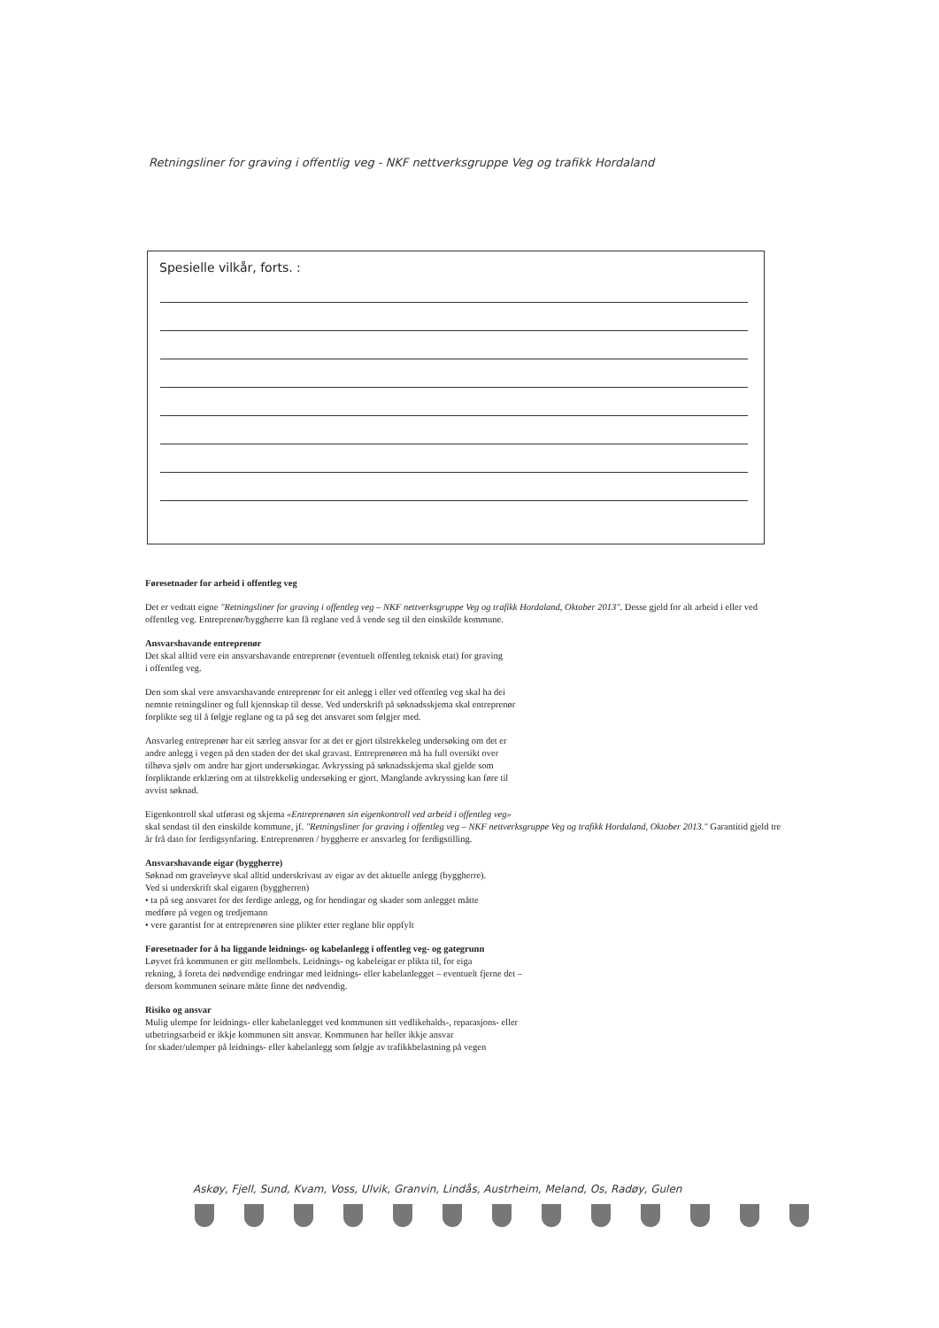Retningsliner for graving i offentlig veg - NKF nettverksgruppe Veg og trafikk Hordaland
Spesielle vilkår, forts. :
Føresetnader for arbeid i offentleg veg
Det er vedtatt eigne "Retningsliner for graving i offentleg veg – NKF nettverksgruppe Veg og trafikk Hordaland, Oktober 2013". Desse gjeld for alt arbeid i eller ved offentleg veg. Entreprenør/byggherre kan få reglane ved å vende seg til den einskilde kommune.
Ansvarshavande entreprenør
Det skal alltid vere ein ansvarshavande entreprenør (eventuelt offentleg teknisk etat) for graving
i offentleg veg.
Den som skal vere ansvarshavande entreprenør for eit anlegg i eller ved offentleg veg skal ha dei
nemnte retningsliner og full kjennskap til desse. Ved underskrift på søknadsskjema skal entreprenør
forplikte seg til å følgje reglane og ta på seg det ansvaret som følgjer med.
Ansvarleg entreprenør har eit særleg ansvar for at det er gjort tilstrekkeleg undersøking om det er
andre anlegg i vegen på den staden der det skal gravast. Entreprenøren må ha full oversikt over
tilhøva sjølv om andre har gjort undersøkingar. Avkryssing på søknadsskjema skal gjelde som
forpliktande erklæring om at tilstrekkelig undersøking er gjort. Manglande avkryssing kan føre til
avvist søknad.
Eigenkontroll skal utførast og skjema «Entreprenøren sin eigenkontroll ved arbeid i offentleg veg»
skal sendast til den einskilde kommune, jf. "Retningsliner for graving i offentleg veg – NKF nettverksgruppe Veg og trafikk Hordaland, Oktober 2013." Garantitid gjeld tre år frå dato for ferdigsynfaring. Entreprenøren / byggherre er ansvarleg for ferdigstilling.
Ansvarshavande eigar (byggherre)
Søknad om graveløyve skal alltid underskrivast av eigar av det aktuelle anlegg (byggherre).
Ved si underskrift skal eigaren (byggherren)
• ta på seg ansvaret for det ferdige anlegg, og for hendingar og skader som anlegget måtte
medføre på vegen og tredjemann
• vere garantist for at entreprenøren sine plikter etter reglane blir oppfylt
Føresetnader for å ha liggande leidnings- og kabelanlegg i offentleg veg- og gategrunn
Løyvet frå kommunen er gitt mellombels. Leidnings- og kabeleigar er plikta til, for eiga
rekning, å foreta dei nødvendige endringar med leidnings- eller kabelanlegget – eventuelt fjerne det –
dersom kommunen seinare måtte finne det nødvendig.
Risiko og ansvar
Mulig ulempe for leidnings- eller kabelanlegget ved kommunen sitt vedlikehalds-, reparasjons- eller
utbetringsarbeid er ikkje kommunen sitt ansvar. Kommunen har heller ikkje ansvar
for skader/ulemper på leidnings- eller kabelanlegg som følgje av trafikkbelastning på vegen
Askøy, Fjell, Sund, Kvam, Voss, Ulvik, Granvin, Lindås, Austrheim, Meland, Os, Radøy, Gulen